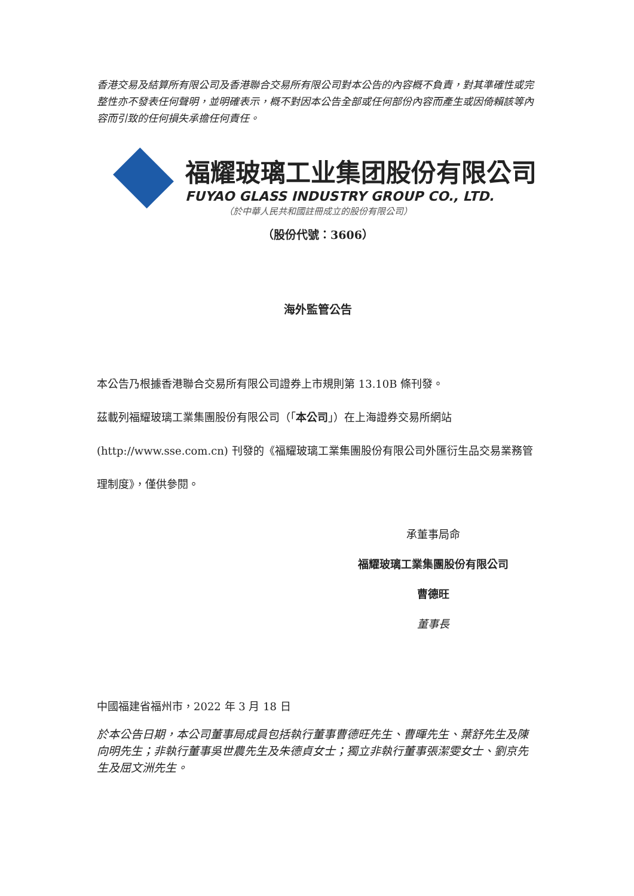香港交易及結算所有限公司及香港聯合交易所有限公司對本公告的內容概不負責，對其準確性或完整性亦不發表任何聲明，並明確表示，概不對因本公告全部或任何部份內容而產生或因倚賴該等內容而引致的任何損失承擔任何責任。
福耀玻璃工业集团股份有限公司
FUYAO GLASS INDUSTRY GROUP CO., LTD.
（於中華人民共和國註冊成立的股份有限公司）
（股份代號：3606）
海外監管公告
本公告乃根據香港聯合交易所有限公司證券上市規則第 13.10B 條刊發。
茲載列福耀玻璃工業集團股份有限公司（「本公司」）在上海證券交易所網站(http://www.sse.com.cn) 刊發的《福耀玻璃工業集團股份有限公司外匯衍生品交易業務管理制度》，僅供參閱。
承董事局命
福耀玻璃工業集團股份有限公司
曹德旺
董事長
中國福建省福州市，2022 年 3 月 18 日
於本公告日期，本公司董事局成員包括執行董事曹德旺先生、曹暉先生、葉舒先生及陳向明先生；非執行董事吳世農先生及朱德貞女士；獨立非執行董事張潔雯女士、劉京先生及屈文洲先生。